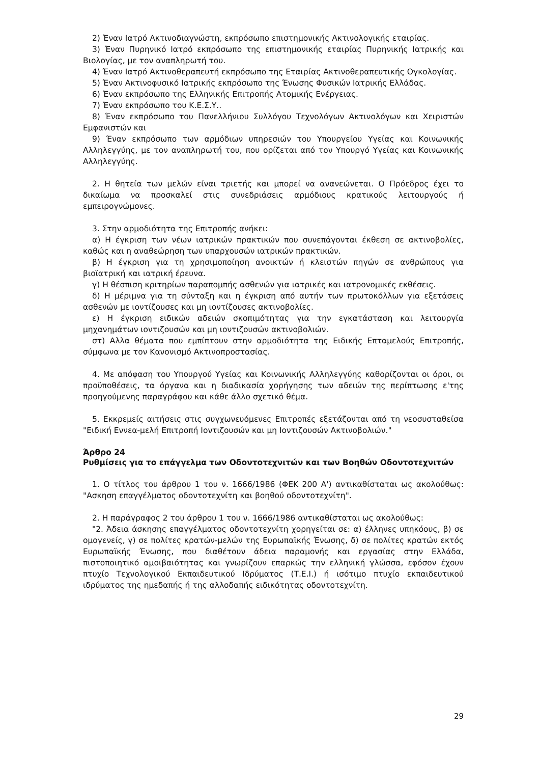2) Έναν Ιατρό Ακτινοδιαγνώστη, εκπρόσωπο επιστημονικής Ακτινολογικής εταιρίας.
3) Έναν Πυρηνικό Ιατρό εκπρόσωπο της επιστημονικής εταιρίας Πυρηνικής Ιατρικής και Βιολογίας, με τον αναπληρωτή του.
4) Έναν Ιατρό Ακτινοθεραπευτή εκπρόσωπο της Εταιρίας Ακτινοθεραπευτικής Ογκολογίας.
5) Έναν Ακτινοφυσικό Ιατρικής εκπρόσωπο της Ένωσης Φυσικών Ιατρικής Ελλάδας.
6) Έναν εκπρόσωπο της Ελληνικής Επιτροπής Ατομικής Ενέργειας.
7) Έναν εκπρόσωπο του Κ.Ε.Σ.Υ..
8) Έναν εκπρόσωπο του Πανελλήνιου Συλλόγου Τεχνολόγων Ακτινολόγων και Χειριστών Εμφανιστών και
9) Έναν εκπρόσωπο των αρμόδιων υπηρεσιών του Υπουργείου Υγείας και Κοινωνικής Αλληλεγγύης, με τον αναπληρωτή του, που ορίζεται από τον Υπουργό Υγείας και Κοινωνικής Αλληλεγγύης.
2. Η θητεία των μελών είναι τριετής και μπορεί να ανανεώνεται. Ο Πρόεδρος έχει το δικαίωμα να προσκαλεί στις συνεδριάσεις αρμόδιους κρατικούς λειτουργούς ή εμπειρογνώμονες.
3. Στην αρμοδιότητα της Επιτροπής ανήκει:
α) Η έγκριση των νέων ιατρικών πρακτικών που συνεπάγονται έκθεση σε ακτινοβολίες, καθώς και η αναθεώρηση των υπαρχουσών ιατρικών πρακτικών.
β) Η έγκριση για τη χρησιμοποίηση ανοικτών ή κλειστών πηγών σε ανθρώπους για βιοϊατρική και ιατρική έρευνα.
γ) Η θέσπιση κριτηρίων παραπομπής ασθενών για ιατρικές και ιατρονομικές εκθέσεις.
δ) Η μέριμνα για τη σύνταξη και η έγκριση από αυτήν των πρωτοκόλλων για εξετάσεις ασθενών με ιοντίζουσες και μη ιοντίζουσες ακτινοβολίες.
ε) Η έγκριση ειδικών αδειών σκοπιμότητας για την εγκατάσταση και λειτουργία μηχανημάτων ιοντιζουσών και μη ιοντιζουσών ακτινοβολιών.
στ) Αλλα θέματα που εμπίπτουν στην αρμοδιότητα της Ειδικής Επταμελούς Επιτροπής, σύμφωνα με τον Κανονισμό Ακτινοπροστασίας.
4. Με απόφαση του Υπουργού Υγείας και Κοινωνικής Αλληλεγγύης καθορίζονται οι όροι, οι προϋποθέσεις, τα όργανα και η διαδικασία χορήγησης των αδειών της περίπτωσης ε'της προηγούμενης παραγράφου και κάθε άλλο σχετικό θέμα.
5. Εκκρεμείς αιτήσεις στις συγχωνευόμενες Επιτροπές εξετάζονται από τη νεοσυσταθείσα "Ειδική Εννεα-μελή Επιτροπή Ιοντιζουσών και μη Ιοντιζουσών Ακτινοβολιών."
Άρθρο 24
Ρυθμίσεις για το επάγγελμα των Οδοντοτεχνιτών και των Βοηθών Οδοντοτεχνιτών
1. Ο τίτλος του άρθρου 1 του ν. 1666/1986 (ΦΕΚ 200 Α') αντικαθίσταται ως ακολούθως: "Ασκηση επαγγέλματος οδοντοτεχνίτη και βοηθού οδοντοτεχνίτη".
2. Η παράγραφος 2 του άρθρου 1 του ν. 1666/1986 αντικαθίσταται ως ακολούθως:
"2. Άδεια άσκησης επαγγέλματος οδοντοτεχνίτη χορηγείται σε: α) έλληνες υπηκόους, β) σε ομογενείς, γ) σε πολίτες κρατών-μελών της Ευρωπαϊκής Ένωσης, δ) σε πολίτες κρατών εκτός Ευρωπαϊκής Ένωσης, που διαθέτουν άδεια παραμονής και εργασίας στην Ελλάδα, πιστοποιητικό αμοιβαιότητας και γνωρίζουν επαρκώς την ελληνική γλώσσα, εφόσον έχουν πτυχίο Τεχνολογικού Εκπαιδευτικού Ιδρύματος (Τ.Ε.Ι.) ή ισότιμο πτυχίο εκπαιδευτικού ιδρύματος της ημεδαπής ή της αλλοδαπής ειδικότητας οδοντοτεχνίτη.
29